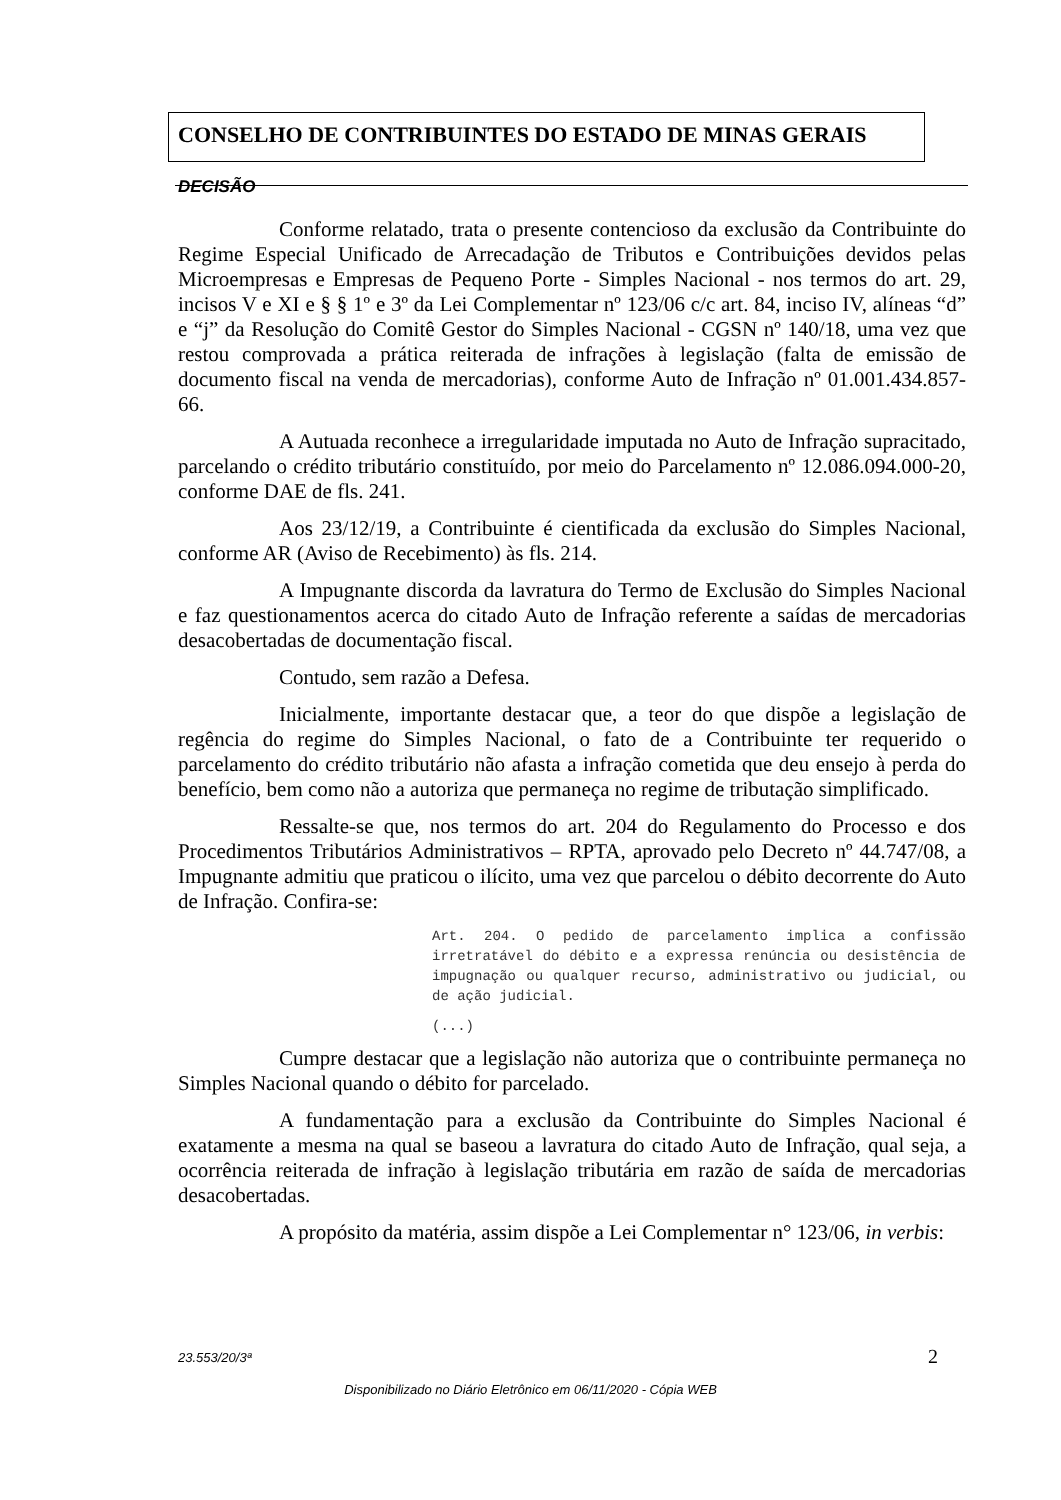CONSELHO DE CONTRIBUINTES DO ESTADO DE MINAS GERAIS
DECISÃO
Conforme relatado, trata o presente contencioso da exclusão da Contribuinte do Regime Especial Unificado de Arrecadação de Tributos e Contribuições devidos pelas Microempresas e Empresas de Pequeno Porte - Simples Nacional - nos termos do art. 29, incisos V e XI e § § 1º e 3º da Lei Complementar nº 123/06 c/c art. 84, inciso IV, alíneas “d” e “j” da Resolução do Comitê Gestor do Simples Nacional - CGSN nº 140/18, uma vez que restou comprovada a prática reiterada de infrações à legislação (falta de emissão de documento fiscal na venda de mercadorias), conforme Auto de Infração nº 01.001.434.857-66.
A Autuada reconhece a irregularidade imputada no Auto de Infração supracitado, parcelando o crédito tributário constituído, por meio do Parcelamento nº 12.086.094.000-20, conforme DAE de fls. 241.
Aos 23/12/19, a Contribuinte é cientificada da exclusão do Simples Nacional, conforme AR (Aviso de Recebimento) às fls. 214.
A Impugnante discorda da lavratura do Termo de Exclusão do Simples Nacional e faz questionamentos acerca do citado Auto de Infração referente a saídas de mercadorias desacobertadas de documentação fiscal.
Contudo, sem razão a Defesa.
Inicialmente, importante destacar que, a teor do que dispõe a legislação de regência do regime do Simples Nacional, o fato de a Contribuinte ter requerido o parcelamento do crédito tributário não afasta a infração cometida que deu ensejo à perda do benefício, bem como não a autoriza que permaneça no regime de tributação simplificado.
Ressalte-se que, nos termos do art. 204 do Regulamento do Processo e dos Procedimentos Tributários Administrativos – RPTA, aprovado pelo Decreto nº 44.747/08, a Impugnante admitiu que praticou o ilícito, uma vez que parcelou o débito decorrente do Auto de Infração. Confira-se:
Art. 204. O pedido de parcelamento implica a confissão irretratável do débito e a expressa renúncia ou desistência de impugnação ou qualquer recurso, administrativo ou judicial, ou de ação judicial.
(...)
Cumpre destacar que a legislação não autoriza que o contribuinte permaneça no Simples Nacional quando o débito for parcelado.
A fundamentação para a exclusão da Contribuinte do Simples Nacional é exatamente a mesma na qual se baseou a lavratura do citado Auto de Infração, qual seja, a ocorrência reiterada de infração à legislação tributária em razão de saída de mercadorias desacobertadas.
A propósito da matéria, assim dispõe a Lei Complementar n° 123/06, in verbis:
23.553/20/3ª 2
Disponibilizado no Diário Eletrônico em 06/11/2020 - Cópia WEB